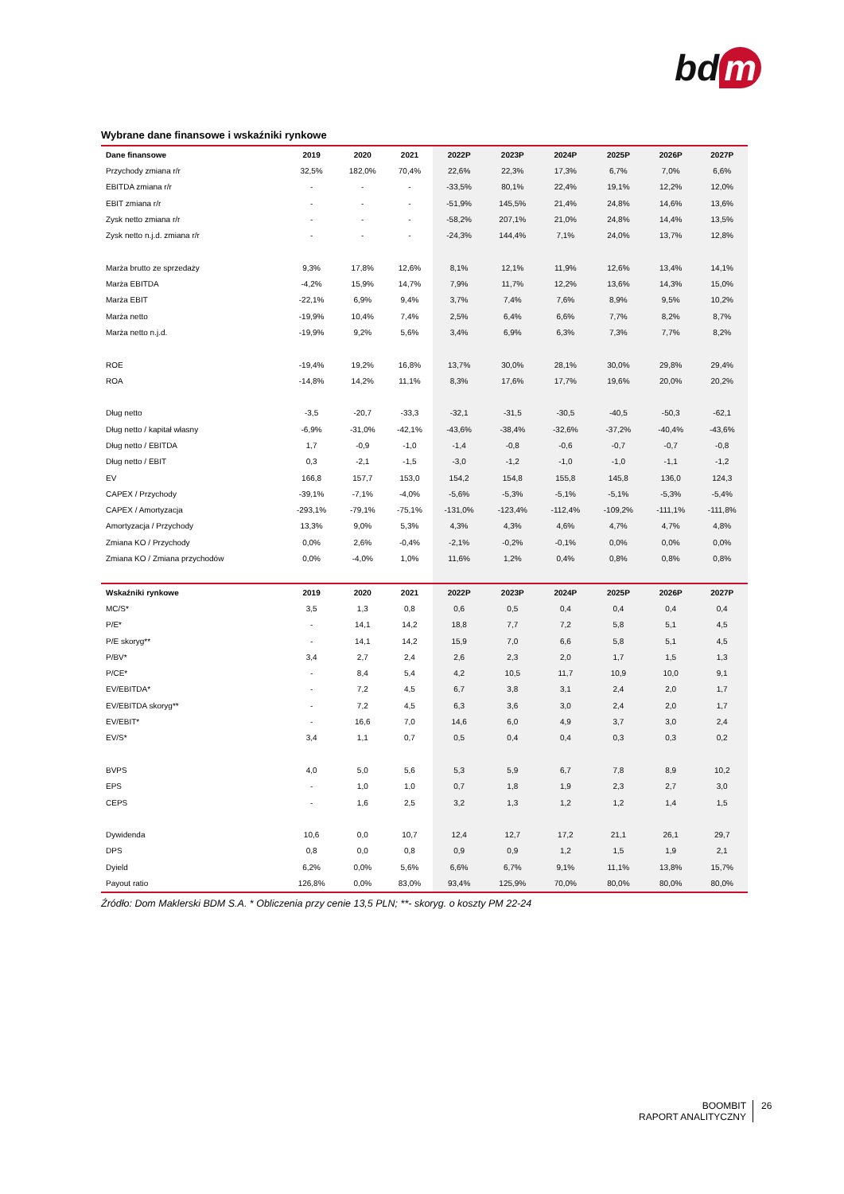bd m
Wybrane dane finansowe i wskaźniki rynkowe
| Dane finansowe | 2019 | 2020 | 2021 | 2022P | 2023P | 2024P | 2025P | 2026P | 2027P |
| --- | --- | --- | --- | --- | --- | --- | --- | --- | --- |
| Przychody zmiana r/r | 32,5% | 182,0% | 70,4% | 22,6% | 22,3% | 17,3% | 6,7% | 7,0% | 6,6% |
| EBITDA zmiana r/r | - | - | - | -33,5% | 80,1% | 22,4% | 19,1% | 12,2% | 12,0% |
| EBIT zmiana r/r | - | - | - | -51,9% | 145,5% | 21,4% | 24,8% | 14,6% | 13,6% |
| Zysk netto zmiana r/r | - | - | - | -58,2% | 207,1% | 21,0% | 24,8% | 14,4% | 13,5% |
| Zysk netto n.j.d. zmiana r/r | - | - | - | -24,3% | 144,4% | 7,1% | 24,0% | 13,7% | 12,8% |
| Marża brutto ze sprzedaży | 9,3% | 17,8% | 12,6% | 8,1% | 12,1% | 11,9% | 12,6% | 13,4% | 14,1% |
| Marża EBITDA | -4,2% | 15,9% | 14,7% | 7,9% | 11,7% | 12,2% | 13,6% | 14,3% | 15,0% |
| Marża EBIT | -22,1% | 6,9% | 9,4% | 3,7% | 7,4% | 7,6% | 8,9% | 9,5% | 10,2% |
| Marża netto | -19,9% | 10,4% | 7,4% | 2,5% | 6,4% | 6,6% | 7,7% | 8,2% | 8,7% |
| Marża netto n.j.d. | -19,9% | 9,2% | 5,6% | 3,4% | 6,9% | 6,3% | 7,3% | 7,7% | 8,2% |
| ROE | -19,4% | 19,2% | 16,8% | 13,7% | 30,0% | 28,1% | 30,0% | 29,8% | 29,4% |
| ROA | -14,8% | 14,2% | 11,1% | 8,3% | 17,6% | 17,7% | 19,6% | 20,0% | 20,2% |
| Dług netto | -3,5 | -20,7 | -33,3 | -32,1 | -31,5 | -30,5 | -40,5 | -50,3 | -62,1 |
| Dług netto / kapitał własny | -6,9% | -31,0% | -42,1% | -43,6% | -38,4% | -32,6% | -37,2% | -40,4% | -43,6% |
| Dług netto / EBITDA | 1,7 | -0,9 | -1,0 | -1,4 | -0,8 | -0,6 | -0,7 | -0,7 | -0,8 |
| Dług netto / EBIT | 0,3 | -2,1 | -1,5 | -3,0 | -1,2 | -1,0 | -1,0 | -1,1 | -1,2 |
| EV | 166,8 | 157,7 | 153,0 | 154,2 | 154,8 | 155,8 | 145,8 | 136,0 | 124,3 |
| CAPEX / Przychody | -39,1% | -7,1% | -4,0% | -5,6% | -5,3% | -5,1% | -5,1% | -5,3% | -5,4% |
| CAPEX / Amortyzacja | -293,1% | -79,1% | -75,1% | -131,0% | -123,4% | -112,4% | -109,2% | -111,1% | -111,8% |
| Amortyzacja / Przychody | 13,3% | 9,0% | 5,3% | 4,3% | 4,3% | 4,6% | 4,7% | 4,7% | 4,8% |
| Zmiana KO / Przychody | 0,0% | 2,6% | -0,4% | -2,1% | -0,2% | -0,1% | 0,0% | 0,0% | 0,0% |
| Zmiana KO / Zmiana przychodów | 0,0% | -4,0% | 1,0% | 11,6% | 1,2% | 0,4% | 0,8% | 0,8% | 0,8% |
| Wskaźniki rynkowe | 2019 | 2020 | 2021 | 2022P | 2023P | 2024P | 2025P | 2026P | 2027P |
| MC/S* | 3,5 | 1,3 | 0,8 | 0,6 | 0,5 | 0,4 | 0,4 | 0,4 | 0,4 |
| P/E* | - | 14,1 | 14,2 | 18,8 | 7,7 | 7,2 | 5,8 | 5,1 | 4,5 |
| P/E skoryg** | - | 14,1 | 14,2 | 15,9 | 7,0 | 6,6 | 5,8 | 5,1 | 4,5 |
| P/BV* | 3,4 | 2,7 | 2,4 | 2,6 | 2,3 | 2,0 | 1,7 | 1,5 | 1,3 |
| P/CE* | - | 8,4 | 5,4 | 4,2 | 10,5 | 11,7 | 10,9 | 10,0 | 9,1 |
| EV/EBITDA* | - | 7,2 | 4,5 | 6,7 | 3,8 | 3,1 | 2,4 | 2,0 | 1,7 |
| EV/EBITDA skoryg** | - | 7,2 | 4,5 | 6,3 | 3,6 | 3,0 | 2,4 | 2,0 | 1,7 |
| EV/EBIT* | - | 16,6 | 7,0 | 14,6 | 6,0 | 4,9 | 3,7 | 3,0 | 2,4 |
| EV/S* | 3,4 | 1,1 | 0,7 | 0,5 | 0,4 | 0,4 | 0,3 | 0,3 | 0,2 |
| BVPS | 4,0 | 5,0 | 5,6 | 5,3 | 5,9 | 6,7 | 7,8 | 8,9 | 10,2 |
| EPS | - | 1,0 | 1,0 | 0,7 | 1,8 | 1,9 | 2,3 | 2,7 | 3,0 |
| CEPS | - | 1,6 | 2,5 | 3,2 | 1,3 | 1,2 | 1,2 | 1,4 | 1,5 |
| Dywidenda | 10,6 | 0,0 | 10,7 | 12,4 | 12,7 | 17,2 | 21,1 | 26,1 | 29,7 |
| DPS | 0,8 | 0,0 | 0,8 | 0,9 | 0,9 | 1,2 | 1,5 | 1,9 | 2,1 |
| Dyield | 6,2% | 0,0% | 5,6% | 6,6% | 6,7% | 9,1% | 11,1% | 13,8% | 15,7% |
| Payout ratio | 126,8% | 0,0% | 83,0% | 93,4% | 125,9% | 70,0% | 80,0% | 80,0% | 80,0% |
Źródło: Dom Maklerski BDM S.A. * Obliczenia przy cenie 13,5 PLN; **- skoryg. o koszty PM 22-24
BOOMBIT
RAPORT ANALITYCZNY
26